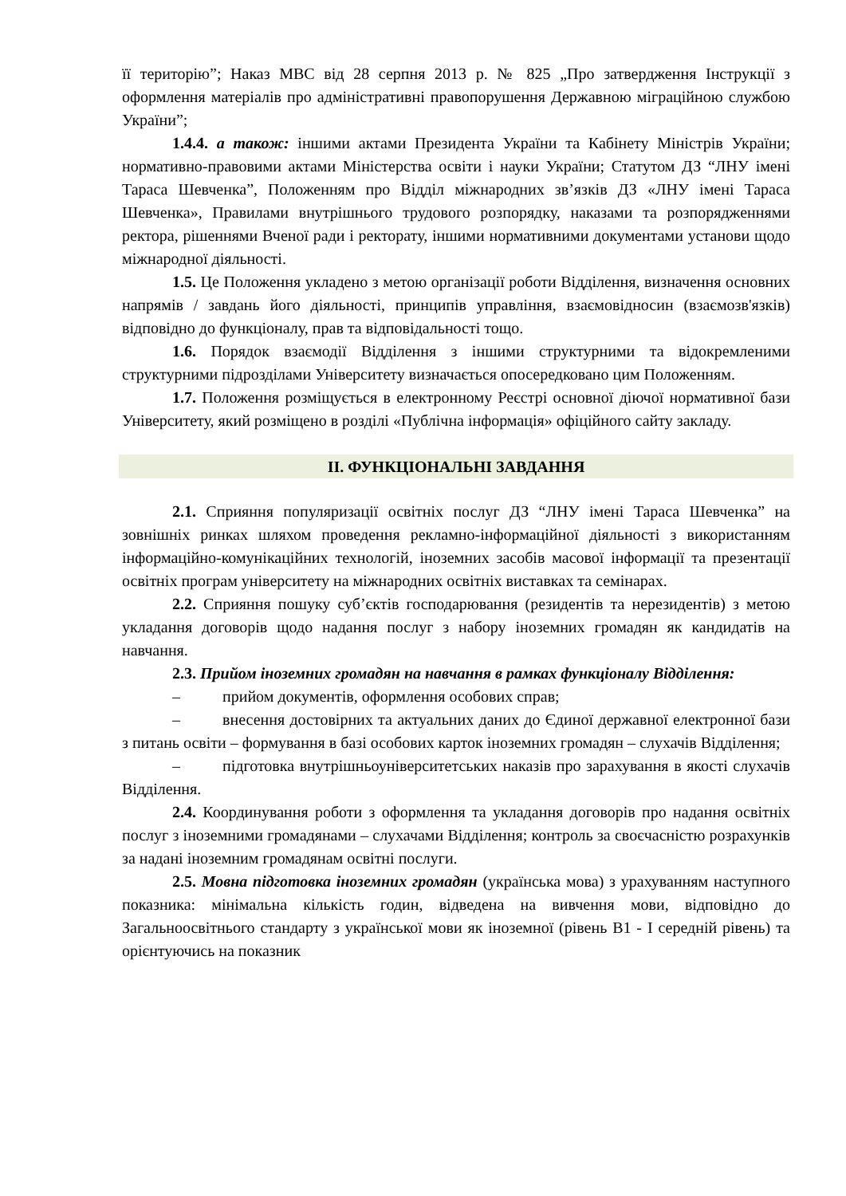її територію”; Наказ МВС від 28 серпня 2013 р. № 825 „Про затвердження Інструкції з оформлення матеріалів про адміністративні правопорушення Державною міграційною службою України”;
1.4.4. а також: іншими актами Президента України та Кабінету Міністрів України; нормативно-правовими актами Міністерства освіти і науки України; Статутом ДЗ “ЛНУ імені Тараса Шевченка”, Положенням про Відділ міжнародних зв’язків ДЗ «ЛНУ імені Тараса Шевченка», Правилами внутрішнього трудового розпорядку, наказами та розпорядженнями ректора, рішеннями Вченої ради і ректорату, іншими нормативними документами установи щодо міжнародної діяльності.
1.5. Це Положення укладено з метою організації роботи Відділення, визначення основних напрямів / завдань його діяльності, принципів управління, взаємовідносин (взаємозв'язків) відповідно до функціоналу, прав та відповідальності тощо.
1.6. Порядок взаємодії Відділення з іншими структурними та відокремленими структурними підрозділами Університету визначається опосередковано цим Положенням.
1.7. Положення розміщується в електронному Реєстрі основної діючої нормативної бази Університету, який розміщено в розділі «Публічна інформація» офіційного сайту закладу.
ІІ. ФУНКЦІОНАЛЬНІ ЗАВДАННЯ
2.1. Сприяння популяризації освітніх послуг ДЗ “ЛНУ імені Тараса Шевченка” на зовнішніх ринках шляхом проведення рекламно-інформаційної діяльності з використанням інформаційно-комунікаційних технологій, іноземних засобів масової інформації та презентації освітніх програм університету на міжнародних освітніх виставках та семінарах.
2.2. Сприяння пошуку суб’єктів господарювання (резидентів та нерезидентів) з метою укладання договорів щодо надання послуг з набору іноземних громадян як кандидатів на навчання.
2.3. Прийом іноземних громадян на навчання в рамках функціоналу Відділення:
– прийом документів, оформлення особових справ;
– внесення достовірних та актуальних даних до Єдиної державної електронної бази з питань освіти – формування в базі особових карток іноземних громадян – слухачів Відділення;
– підготовка внутрішньоуніверситетських наказів про зарахування в якості слухачів Відділення.
2.4. Координування роботи з оформлення та укладання договорів про надання освітніх послуг з іноземними громадянами – слухачами Відділення; контроль за своєчасністю розрахунків за надані іноземним громадянам освітні послуги.
2.5. Мовна підготовка іноземних громадян (українська мова) з урахуванням наступного показника: мінімальна кількість годин, відведена на вивчення мови, відповідно до Загальноосвітнього стандарту з української мови як іноземної (рівень В1 - І середній рівень) та орієнтуючись на показник